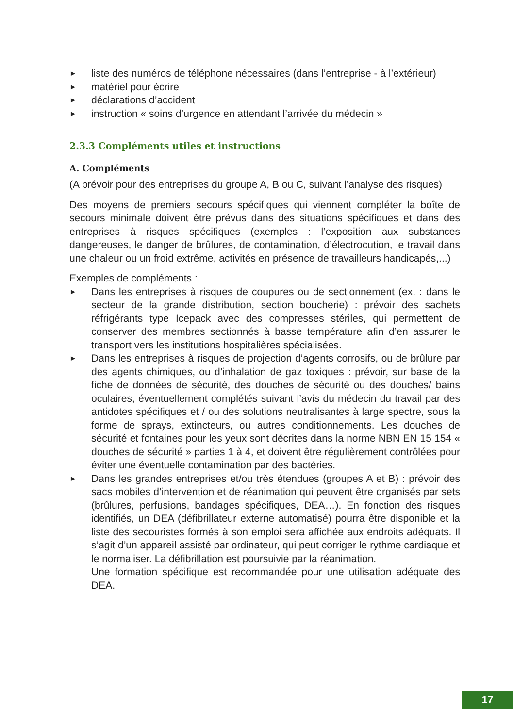► liste des numéros de téléphone nécessaires (dans l’entreprise - à l’extérieur)
► matériel pour écrire
► déclarations d’accident
► instruction « soins d’urgence en attendant l’arrivée du médecin »
2.3.3 Compléments utiles et instructions
A. Compléments
(A prévoir pour des entreprises du groupe A, B ou C, suivant l’analyse des risques)
Des moyens de premiers secours spécifiques qui viennent compléter la boîte de secours minimale doivent être prévus dans des situations spécifiques et dans des entreprises à risques spécifiques (exemples : l’exposition aux substances dangereuses, le danger de brûlures, de contamination, d’électrocution, le travail dans une chaleur ou un froid extrême, activités en présence de travailleurs handicapés,...)
Exemples de compléments :
► Dans les entreprises à risques de coupures ou de sectionnement (ex. : dans le secteur de la grande distribution, section boucherie) : prévoir des sachets réfrigérants type Icepack avec des compresses stériles, qui permettent de conserver des membres sectionnés à basse température afin d’en assurer le transport vers les institutions hospitalières spécialisées.
► Dans les entreprises à risques de projection d’agents corrosifs, ou de brûlure par des agents chimiques, ou d’inhalation de gaz toxiques : prévoir, sur base de la fiche de données de sécurité, des douches de sécurité ou des douches/ bains oculaires, éventuellement complétés suivant l’avis du médecin du travail par des antidotes spécifiques et / ou des solutions neutralisantes à large spectre, sous la forme de sprays, extincteurs, ou autres conditionnements. Les douches de sécurité et fontaines pour les yeux sont décrites dans la norme NBN EN 15 154 « douches de sécurité » parties 1 à 4, et doivent être régulièrement contrôlées pour éviter une éventuelle contamination par des bactéries.
► Dans les grandes entreprises et/ou très étendues (groupes A et B) : prévoir des sacs mobiles d’intervention et de réanimation qui peuvent être organisés par sets (brûlures, perfusions, bandages spécifiques, DEA…). En fonction des risques identifiés, un DEA (défibrillateur externe automatisé) pourra être disponible et la liste des secouristes formés à son emploi sera affichée aux endroits adéquats. Il s’agit d’un appareil assisté par ordinateur, qui peut corriger le rythme cardiaque et le normaliser. La défibrillation est poursuivie par la réanimation.
Une formation spécifique est recommandée pour une utilisation adéquate des DEA.
17